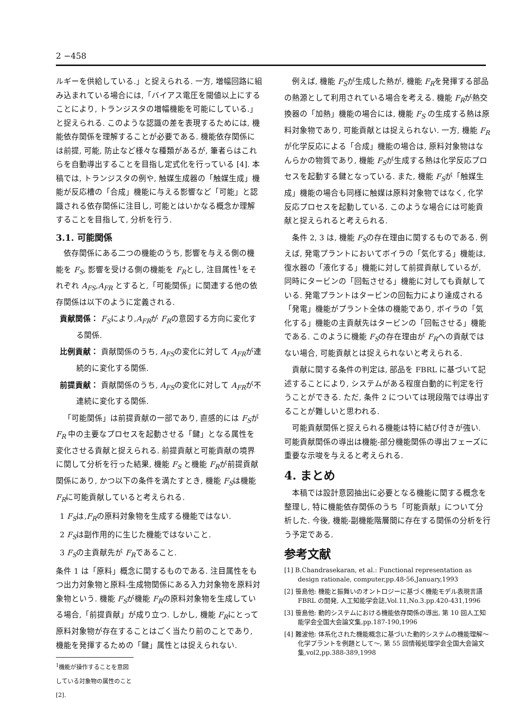2 −458
ルギーを供給している.」と捉えられる. 一方, 増幅回路に組み込まれている場合には,「バイアス電圧を閾値以上にすることにより, トランジスタの増幅機能を可能にしている.」と捉えられる. このような認識の差を表現するためには, 機能依存関係を理解することが必要である. 機能依存関係には前提, 可能, 防止など様々な種類があるが, 筆者らはこれらを自動導出することを目指し定式化を行っている [4]. 本稿では, トランジスタの例や, 触媒生成器の「触媒生成」機能が反応槽の「合成」機能に与える影響など「可能」と認識される依存関係に注目し, 可能とはいかなる概念か理解することを目指して, 分析を行う.
3.1. 可能関係
依存関係にある二つの機能のうち, 影響を与える側の機能を F<sub>S</sub>, 影響を受ける側の機能を F<sub>R</sub>とし, 注目属性<sup>1</sup>をそれぞれ A<sub>FS</sub>,A<sub>FR</sub> とすると,「可能関係」に関連する他の依存関係は以下のように定義される.
貢献関係： F<sub>S</sub>により,A<sub>FR</sub>が F<sub>R</sub>の意図する方向に変化する関係.
比例貢献： 貢献関係のうち, A<sub>FS</sub>の変化に対して A<sub>FR</sub>が連続的に変化する関係.
前提貢献： 貢献関係のうち, A<sub>FS</sub>の変化に対して A<sub>FR</sub>が不連続に変化する関係.
「可能関係」は前提貢献の一部であり, 直感的には F<sub>S</sub>が F<sub>R</sub> 中の主要なプロセスを起動させる「鍵」となる属性を変化させる貢献と捉えられる. 前提貢献と可能貢献の境界に関して分析を行った結果, 機能 F<sub>S</sub> と機能 F<sub>R</sub>が前提貢献関係にあり, かつ以下の条件を満たすとき, 機能 F<sub>S</sub>は機能 F<sub>R</sub>に可能貢献していると考えられる.
1 F<sub>S</sub>は,F<sub>R</sub>の原料対象物を生成する機能ではない.
2 F<sub>S</sub>は副作用的に生じた機能ではないこと.
3 F<sub>S</sub>の主貢献先が F<sub>R</sub>であること.
条件 1 は「原料」概念に関するものである. 注目属性をもつ出力対象物と原料-生成物関係にある入力対象物を原料対象物という. 機能 F<sub>S</sub>が機能 F<sub>R</sub>の原料対象物を生成している場合,「前提貢献」が成り立つ. しかし, 機能 F<sub>R</sub>にとって原料対象物が存在することはごく当たり前のことであり, 機能を発揮するための「鍵」属性とは捉えられない.
<sup>1</sup> 機能が操作することを意図している対象物の属性のこと [2].
例えば, 機能 F<sub>S</sub>が生成した熱が, 機能 F<sub>R</sub>を発揮する部品の熱源として利用されている場合を考える. 機能 F<sub>R</sub>が熱交換器の「加熱」機能の場合には, 機能 F<sub>S</sub> の生成する熱は原料対象物であり, 可能貢献とは捉えられない. 一方, 機能 F<sub>R</sub>が化学反応による「合成」機能の場合は, 原料対象物はなんらかの物質であり, 機能 F<sub>S</sub>が生成する熱は化学反応プロセスを起動する鍵となっている. また, 機能 F<sub>S</sub>が「触媒生成」機能の場合も同様に触媒は原料対象物ではなく, 化学反応プロセスを起動している. このような場合には可能貢献と捉えられると考えられる.
条件 2, 3 は, 機能 F<sub>S</sub>の存在理由に関するものである. 例えば, 発電プラントにおいてボイラの「気化する」機能は, 復水器の「液化する」機能に対して前提貢献しているが, 同時にタービンの「回転させる」機能に対しても貢献している. 発電プラントはタービンの回転力により達成される「発電」機能がプラント全体の機能であり, ボイラの「気化する」機能の主貢献先はタービンの「回転させる」機能である. このように機能 F<sub>S</sub>の存在理由が F<sub>R</sub>への貢献ではない場合, 可能貢献とは捉えられないと考えられる.
貢献に関する条件の判定は, 部品を FBRL に基づいて記述することにより, システムがある程度自動的に判定を行うことができる. ただ, 条件 2 については現段階では導出することが難しいと思われる.
可能貢献関係と捉えられる機能は特に結び付きが強い. 可能貢献関係の導出は機能-部分機能関係の導出フェーズに重要な示唆を与えると考えられる.
4. まとめ
本稿では設計意図抽出に必要となる機能に関する概念を整理し, 特に機能依存関係のうち「可能貢献」について分析した. 今後, 機能-副機能階層間に存在する関係の分析を行う予定である.
参考文献
[1] B.Chandrasekaran, et al.: Functional representation as design rationale, computer,pp.48-56,January,1993
[2] 笹島他: 機能と振舞いのオントロジーに基づく機能モデル表現言語 FBRL の開発, 人工知能学会誌,Vol.11,No.3.pp.420-431,1996
[3] 笹島他: 動的システムにおける機能依存関係の導出, 第 10 回人工知能学会全国大会論文集,pp.187-190,1996
[4] 難波他: 体系化された機能概念に基づいた動的システムの機能理解〜化学プラントを例題として〜, 第 55 回情報処理学会全国大会論文集,vol2,pp.388-389,1998